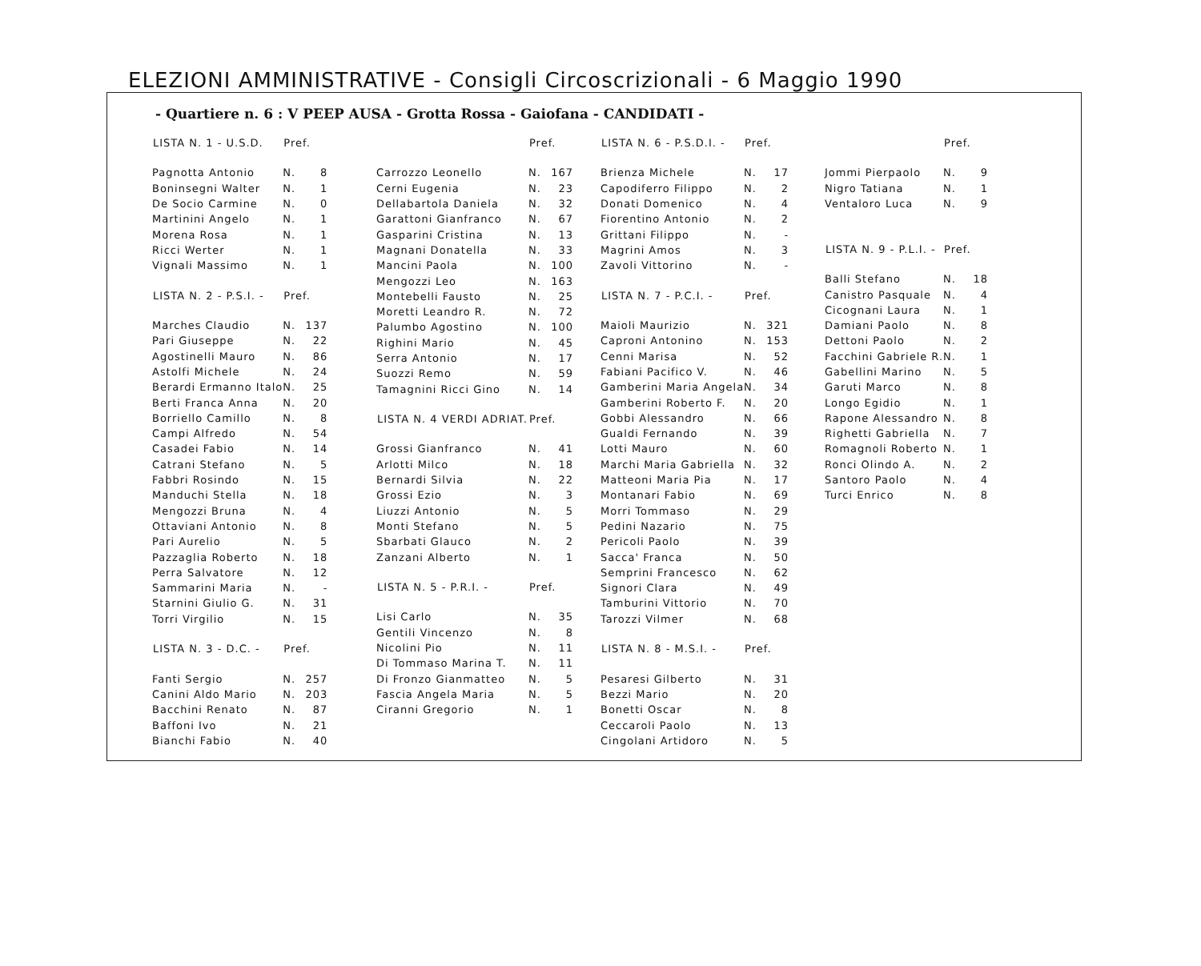ELEZIONI AMMINISTRATIVE - Consigli Circoscrizionali - 6 Maggio 1990
- Quartiere n. 6 : V PEEP AUSA - Grotta Rossa - Gaiofana - CANDIDATI -
| LISTA N. 1 - U.S.D. | Pref. | |
| --- | --- | --- |
| Pagnotta Antonio | N. | 8 |
| Boninsegni Walter | N. | 1 |
| De Socio Carmine | N. | 0 |
| Martinini Angelo | N. | 1 |
| Morena Rosa | N. | 1 |
| Ricci Werter | N. | 1 |
| Vignali Massimo | N. | 1 |
| LISTA N. 2 - P.S.I. - | Pref. | |
| Marches Claudio | N. | 137 |
| Pari Giuseppe | N. | 22 |
| Agostinelli Mauro | N. | 86 |
| Astolfi Michele | N. | 24 |
| Berardi Ermanno Italo | N. | 25 |
| Berti Franca Anna | N. | 20 |
| Borriello Camillo | N. | 8 |
| Campi Alfredo | N. | 54 |
| Casadei Fabio | N. | 14 |
| Catrani Stefano | N. | 5 |
| Fabbri Rosindo | N. | 15 |
| Manduchi Stella | N. | 18 |
| Mengozzi Bruna | N. | 4 |
| Ottaviani Antonio | N. | 8 |
| Pari Aurelio | N. | 5 |
| Pazzaglia Roberto | N. | 18 |
| Perra Salvatore | N. | 12 |
| Sammarini Maria | N. | - |
| Starnini Giulio G. | N. | 31 |
| Torri Virgilio | N. | 15 |
| LISTA N. 3 - D.C. - | Pref. | |
| Fanti Sergio | N. | 257 |
| Canini Aldo Mario | N. | 203 |
| Bacchini Renato | N. | 87 |
| Baffoni Ivo | N. | 21 |
| Bianchi Fabio | N. | 40 |
| | Pref. | |
| --- | --- | --- |
| Carrozzo Leonello | N. | 167 |
| Cerni Eugenia | N. | 23 |
| Dellabartola Daniela | N. | 32 |
| Garattoni Gianfranco | N. | 67 |
| Gasparini Cristina | N. | 13 |
| Magnani Donatella | N. | 33 |
| Mancini Paola | N. | 100 |
| Mengozzi Leo | N. | 163 |
| Montebelli Fausto | N. | 25 |
| Moretti Leandro R. | N. | 72 |
| Palumbo Agostino | N. | 100 |
| Righini Mario | N. | 45 |
| Serra Antonio | N. | 17 |
| Suozzi Remo | N. | 59 |
| Tamagnini Ricci Gino | N. | 14 |
| LISTA N. 4 VERDI ADRIAT. | Pref. | |
| Grossi Gianfranco | N. | 41 |
| Arlotti Milco | N. | 18 |
| Bernardi Silvia | N. | 22 |
| Grossi Ezio | N. | 3 |
| Liuzzi Antonio | N. | 5 |
| Monti Stefano | N. | 5 |
| Sbarbati Glauco | N. | 2 |
| Zanzani Alberto | N. | 1 |
| LISTA N. 5 - P.R.I. - | Pref. | |
| Lisi Carlo | N. | 35 |
| Gentili Vincenzo | N. | 8 |
| Nicolini Pio | N. | 11 |
| Di Tommaso Marina T. | N. | 11 |
| Di Fronzo Gianmatteo | N. | 5 |
| Fascia Angela Maria | N. | 5 |
| Ciranni Gregorio | N. | 1 |
| LISTA N. 6 - P.S.D.I. - | Pref. | |
| --- | --- | --- |
| Brienza Michele | N. | 17 |
| Capodiferro Filippo | N. | 2 |
| Donati Domenico | N. | 4 |
| Fiorentino Antonio | N. | 2 |
| Grittani Filippo | N. | - |
| Magrini Amos | N. | 3 |
| Zavoli Vittorino | N. | - |
| LISTA N. 7 - P.C.I. - | Pref. | |
| Maioli Maurizio | N. | 321 |
| Caproni Antonino | N. | 153 |
| Cenni Marisa | N. | 52 |
| Fabiani Pacifico V. | N. | 46 |
| Gamberini Maria Angela | N. | 34 |
| Gamberini Roberto F. | N. | 20 |
| Gobbi Alessandro | N. | 66 |
| Gualdi Fernando | N. | 39 |
| Lotti Mauro | N. | 60 |
| Marchi Maria Gabriella | N. | 32 |
| Matteoni Maria Pia | N. | 17 |
| Montanari Fabio | N. | 69 |
| Morri Tommaso | N. | 29 |
| Pedini Nazario | N. | 75 |
| Pericoli Paolo | N. | 39 |
| Sacca' Franca | N. | 50 |
| Semprini Francesco | N. | 62 |
| Signori Clara | N. | 49 |
| Tamburini Vittorio | N. | 70 |
| Tarozzi Vilmer | N. | 68 |
| LISTA N. 8 - M.S.I. - | Pref. | |
| Pesaresi Gilberto | N. | 31 |
| Bezzi Mario | N. | 20 |
| Bonetti Oscar | N. | 8 |
| Ceccaroli Paolo | N. | 13 |
| Cingolani Artidoro | N. | 5 |
| | Pref. | |
| --- | --- | --- |
| Jommi Pierpaolo | N. | 9 |
| Nigro Tatiana | N. | 1 |
| Ventaloro Luca | N. | 9 |
| LISTA N. 9 - P.L.I. - | Pref. | |
| Balli Stefano | N. | 18 |
| Canistro Pasquale | N. | 4 |
| Cicognani Laura | N. | 1 |
| Damiani Paolo | N. | 8 |
| Dettoni Paolo | N. | 2 |
| Facchini Gabriele R. | N. | 1 |
| Gabellini Marino | N. | 5 |
| Garuti Marco | N. | 8 |
| Longo Egidio | N. | 1 |
| Rapone Alessandro | N. | 8 |
| Righetti Gabriella | N. | 7 |
| Romagnoli Roberto | N. | 1 |
| Ronci Olindo A. | N. | 2 |
| Santoro Paolo | N. | 4 |
| Turci Enrico | N. | 8 |